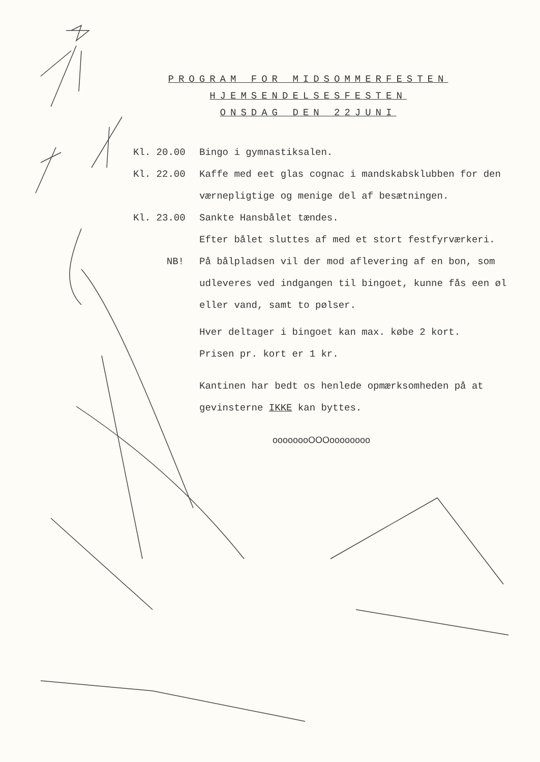PROGRAM FOR MIDSOMMERFESTEN
HJEMSENDELSESFESTEN
ONSDAG DEN 22JUNI
Kl. 20.00 Bingo i gymnastiksalen.
Kl. 22.00 Kaffe med eet glas cognac i mandskabsklubben for den værnepligtige og menige del af besætningen.
Kl. 23.00 Sankte Hansbålet tændes.
Efter bålet sluttes af med et stort festfyrværkeri.
NB! På bålpladsen vil der mod aflevering af en bon, som udleveres ved indgangen til bingoet, kunne fås een øl eller vand, samt to pølser.
Hver deltager i bingoet kan max. købe 2 kort.
Prisen pr. kort er 1 kr.
Kantinen har bedt os henlede opmærksomheden på at gevinsterne IKKE kan byttes.
oooooooOOOoooooooo